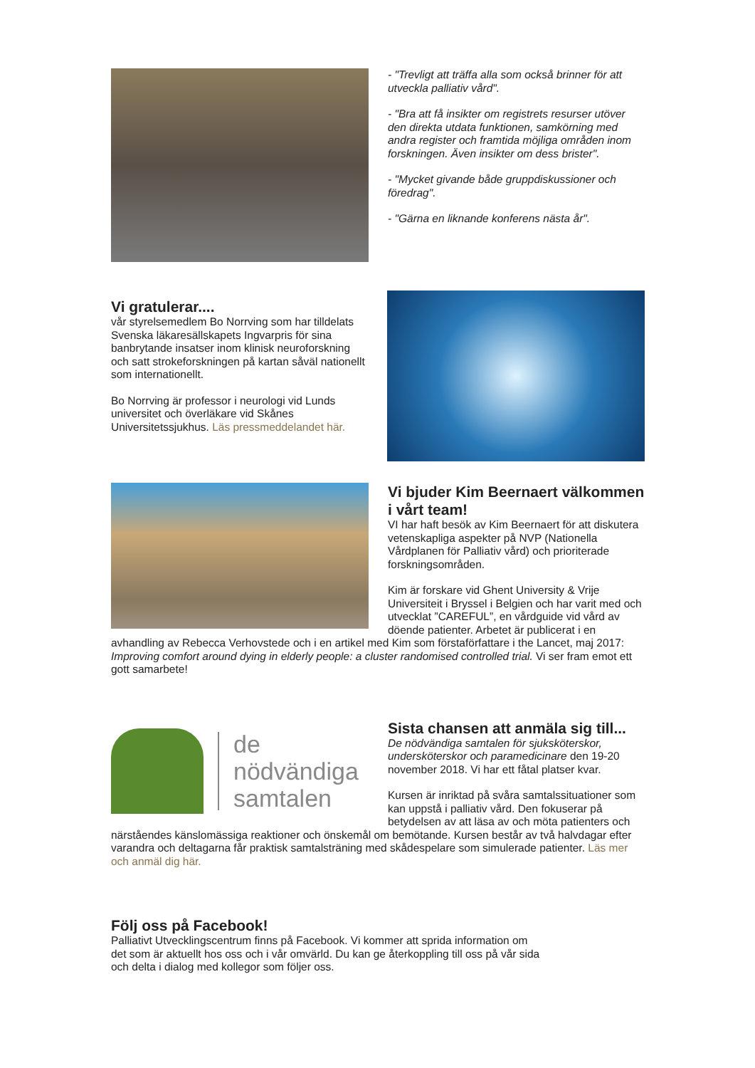- "Trevligt att träffa alla som också brinner för att utveckla palliativ vård".
- "Bra att få insikter om registrets resurser utöver den direkta utdata funktionen, samkörning med andra register och framtida möjliga områden inom forskningen. Även insikter om dess brister".
- "Mycket givande både gruppdiskussioner och föredrag".
- "Gärna en liknande konferens nästa år".
Vi gratulerar....
vår styrelsemedlem Bo Norrving som har tilldelats Svenska läkaresällskapets Ingvarpris för sina banbrytande insatser inom klinisk neuroforskning och satt strokeforskningen på kartan såväl nationellt som internationellt.
Bo Norrving är professor i neurologi vid Lunds universitet och överläkare vid Skånes Universitetssjukhus. Läs pressmeddelandet här.
Vi bjuder Kim Beernaert välkommen i vårt team!
VI har haft besök av Kim Beernaert för att diskutera vetenskapliga aspekter på NVP (Nationella Vårdplanen för Palliativ vård) och prioriterade forskningsområden.
Kim är forskare vid Ghent University & Vrije Universiteit i Bryssel i Belgien och har varit med och utvecklat ”CAREFUL”, en vårdguide vid vård av döende patienter. Arbetet är publicerat i en avhandling av Rebecca Verhovstede och i en artikel med Kim som förstaförfattare i the Lancet, maj 2017: Improving comfort around dying in elderly people: a cluster randomised controlled trial. Vi ser fram emot ett gott samarbete!
de
nödvändiga
samtalen
Sista chansen att anmäla sig till...
De nödvändiga samtalen för sjuksköterskor, undersköterskor och paramedicinare den 19-20 november 2018. Vi har ett fåtal platser kvar.
Kursen är inriktad på svåra samtalssituationer som kan uppstå i palliativ vård. Den fokuserar på betydelsen av att läsa av och möta patienters och närståendes känslomässiga reaktioner och önskemål om bemötande. Kursen består av två halvdagar efter varandra och deltagarna får praktisk samtalsträning med skådespelare som simulerade patienter. Läs mer och anmäl dig här.
Följ oss på Facebook!
Palliativt Utvecklingscentrum finns på Facebook. Vi kommer att sprida information om det som är aktuellt hos oss och i vår omvärld. Du kan ge återkoppling till oss på vår sida och delta i dialog med kollegor som följer oss.